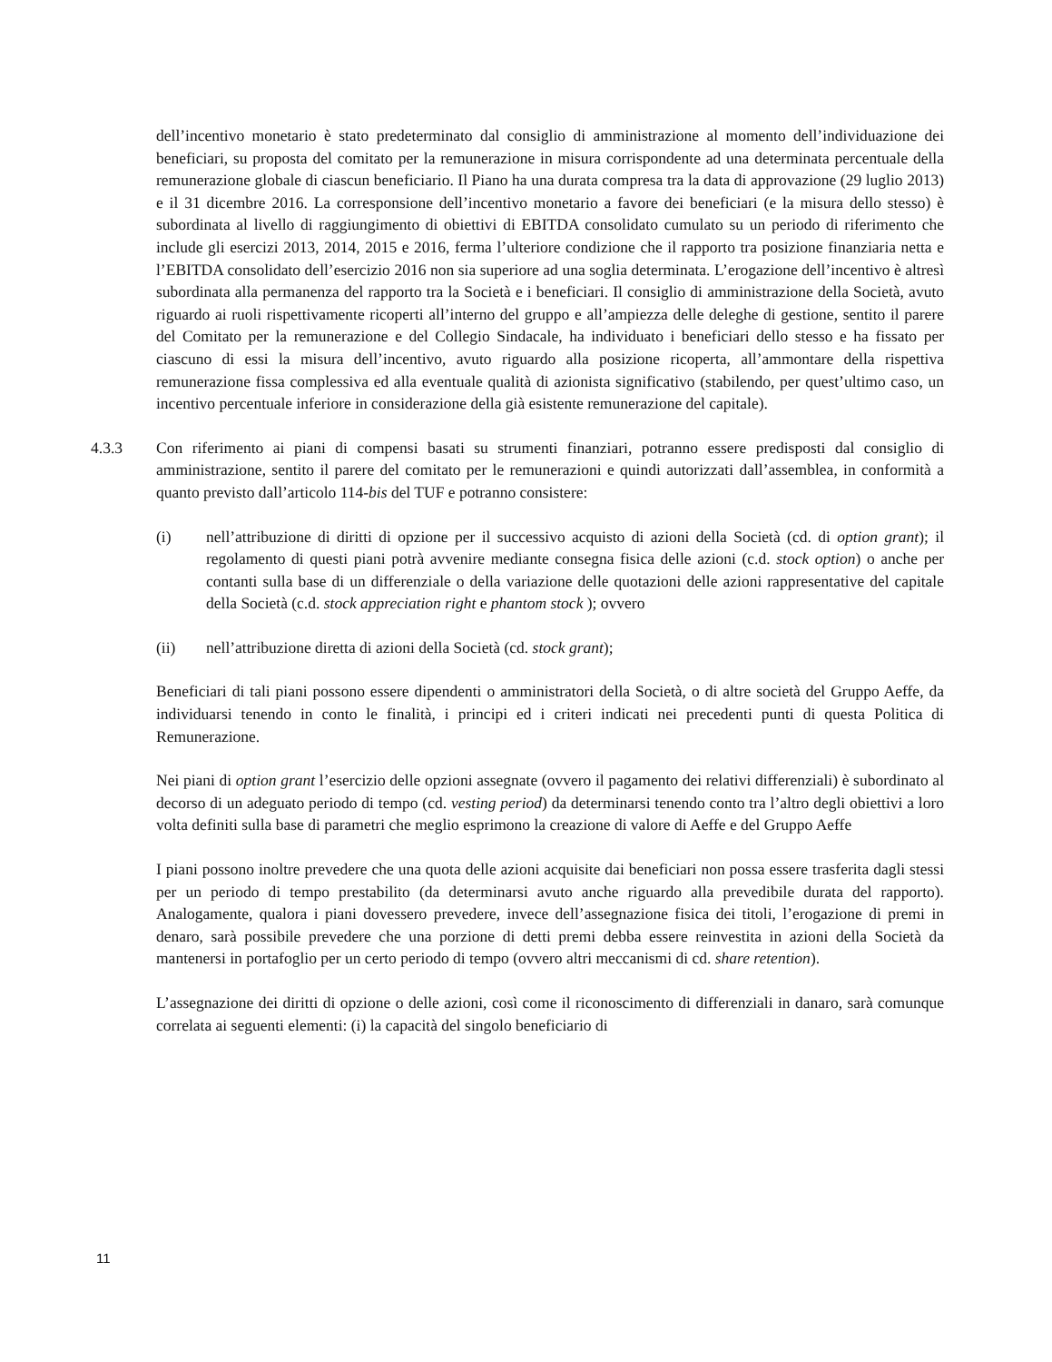dell’incentivo monetario è stato predeterminato dal consiglio di amministrazione al momento dell’individuazione dei beneficiari, su proposta del comitato per la remunerazione in misura corrispondente ad una determinata percentuale della remunerazione globale di ciascun beneficiario. Il Piano ha una durata compresa tra la data di approvazione (29 luglio 2013) e il 31 dicembre 2016. La corresponsione dell’incentivo monetario a favore dei beneficiari (e la misura dello stesso) è subordinata al livello di raggiungimento di obiettivi di EBITDA consolidato cumulato su un periodo di riferimento che include gli esercizi 2013, 2014, 2015 e 2016, ferma l’ulteriore condizione che il rapporto tra posizione finanziaria netta e l’EBITDA consolidato dell’esercizio 2016 non sia superiore ad una soglia determinata. L’erogazione dell’incentivo è altresì subordinata alla permanenza del rapporto tra la Società e i beneficiari. Il consiglio di amministrazione della Società, avuto riguardo ai ruoli rispettivamente ricoperti all’interno del gruppo e all’ampiezza delle deleghe di gestione, sentito il parere del Comitato per la remunerazione e del Collegio Sindacale, ha individuato i beneficiari dello stesso e ha fissato per ciascuno di essi la misura dell’incentivo, avuto riguardo alla posizione ricoperta, all’ammontare della rispettiva remunerazione fissa complessiva ed alla eventuale qualità di azionista significativo (stabilendo, per quest’ultimo caso, un incentivo percentuale inferiore in considerazione della già esistente remunerazione del capitale).
4.3.3 Con riferimento ai piani di compensi basati su strumenti finanziari, potranno essere predisposti dal consiglio di amministrazione, sentito il parere del comitato per le remunerazioni e quindi autorizzati dall’assemblea, in conformità a quanto previsto dall’articolo 114-bis del TUF e potranno consistere:
(i) nell’attribuzione di diritti di opzione per il successivo acquisto di azioni della Società (cd. di option grant); il regolamento di questi piani potrà avvenire mediante consegna fisica delle azioni (c.d. stock option) o anche per contanti sulla base di un differenziale o della variazione delle quotazioni delle azioni rappresentative del capitale della Società (c.d. stock appreciation right e phantom stock ); ovvero
(ii) nell’attribuzione diretta di azioni della Società (cd. stock grant);
Beneficiari di tali piani possono essere dipendenti o amministratori della Società, o di altre società del Gruppo Aeffe, da individuarsi tenendo in conto le finalità, i principi ed i criteri indicati nei precedenti punti di questa Politica di Remunerazione.
Nei piani di option grant l’esercizio delle opzioni assegnate (ovvero il pagamento dei relativi differenziali) è subordinato al decorso di un adeguato periodo di tempo (cd. vesting period) da determinarsi tenendo conto tra l’altro degli obiettivi a loro volta definiti sulla base di parametri che meglio esprimono la creazione di valore di Aeffe e del Gruppo Aeffe
I piani possono inoltre prevedere che una quota delle azioni acquisite dai beneficiari non possa essere trasferita dagli stessi per un periodo di tempo prestabilito (da determinarsi avuto anche riguardo alla prevedibile durata del rapporto). Analogamente, qualora i piani dovessero prevedere, invece dell’assegnazione fisica dei titoli, l’erogazione di premi in denaro, sarà possibile prevedere che una porzione di detti premi debba essere reinvestita in azioni della Società da mantenersi in portafoglio per un certo periodo di tempo (ovvero altri meccanismi di cd. share retention).
L’assegnazione dei diritti di opzione o delle azioni, così come il riconoscimento di differenziali in danaro, sarà comunque correlata ai seguenti elementi: (i) la capacità del singolo beneficiario di
11